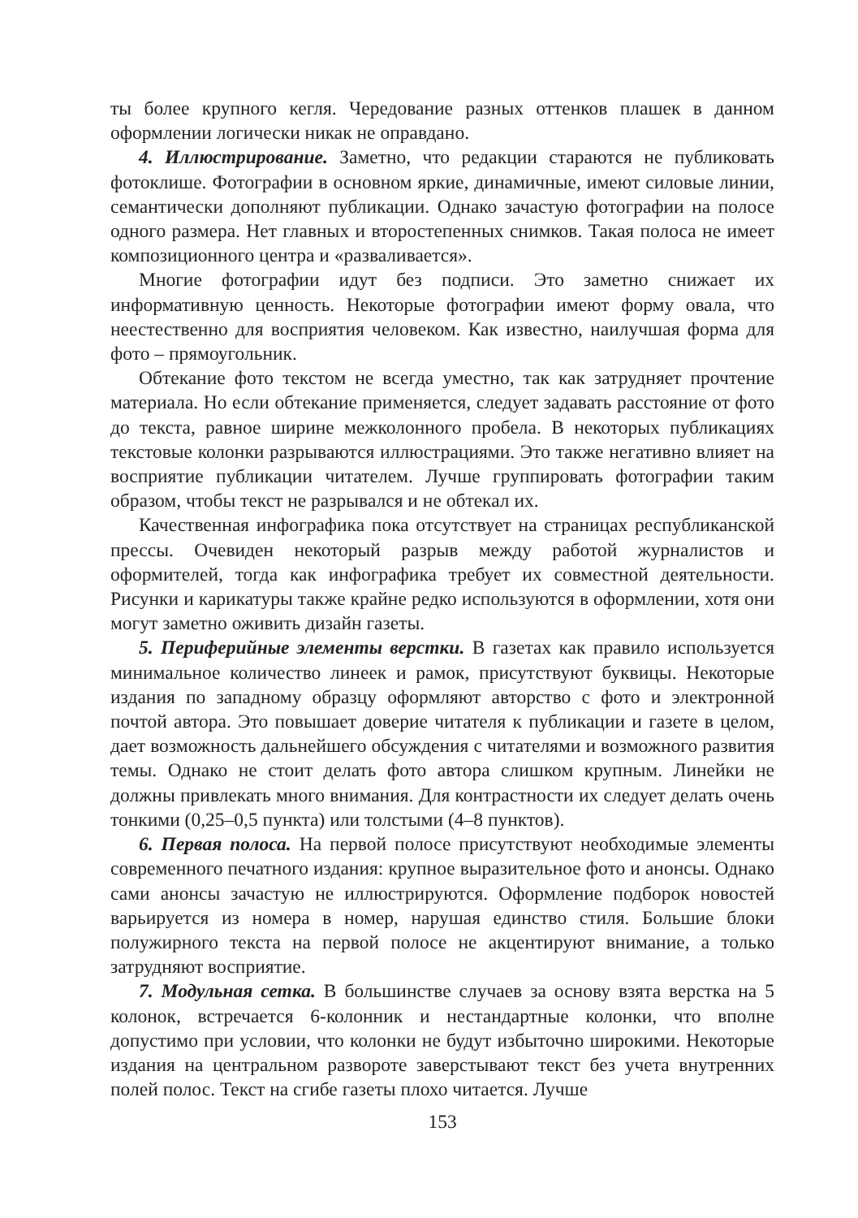ты более крупного кегля. Чередование разных оттенков плашек в данном оформлении логически никак не оправдано.
4. Иллюстрирование. Заметно, что редакции стараются не публиковать фотоклише. Фотографии в основном яркие, динамичные, имеют силовые линии, семантически дополняют публикации. Однако зачастую фотографии на полосе одного размера. Нет главных и второстепенных снимков. Такая полоса не имеет композиционного центра и «разваливается».
Многие фотографии идут без подписи. Это заметно снижает их информативную ценность. Некоторые фотографии имеют форму овала, что неестественно для восприятия человеком. Как известно, наилучшая форма для фото – прямоугольник.
Обтекание фото текстом не всегда уместно, так как затрудняет прочтение материала. Но если обтекание применяется, следует задавать расстояние от фото до текста, равное ширине межколонного пробела. В некоторых публикациях текстовые колонки разрываются иллюстрациями. Это также негативно влияет на восприятие публикации читателем. Лучше группировать фотографии таким образом, чтобы текст не разрывался и не обтекал их.
Качественная инфографика пока отсутствует на страницах республиканской прессы. Очевиден некоторый разрыв между работой журналистов и оформителей, тогда как инфографика требует их совместной деятельности. Рисунки и карикатуры также крайне редко используются в оформлении, хотя они могут заметно оживить дизайн газеты.
5. Периферийные элементы верстки. В газетах как правило используется минимальное количество линеек и рамок, присутствуют буквицы. Некоторые издания по западному образцу оформляют авторство с фото и электронной почтой автора. Это повышает доверие читателя к публикации и газете в целом, дает возможность дальнейшего обсуждения с читателями и возможного развития темы. Однако не стоит делать фото автора слишком крупным. Линейки не должны привлекать много внимания. Для контрастности их следует делать очень тонкими (0,25–0,5 пункта) или толстыми (4–8 пунктов).
6. Первая полоса. На первой полосе присутствуют необходимые элементы современного печатного издания: крупное выразительное фото и анонсы. Однако сами анонсы зачастую не иллюстрируются. Оформление подборок новостей варьируется из номера в номер, нарушая единство стиля. Большие блоки полужирного текста на первой полосе не акцентируют внимание, а только затрудняют восприятие.
7. Модульная сетка. В большинстве случаев за основу взята верстка на 5 колонок, встречается 6-колонник и нестандартные колонки, что вполне допустимо при условии, что колонки не будут избыточно широкими. Некоторые издания на центральном развороте заверстывают текст без учета внутренних полей полос. Текст на сгибе газеты плохо читается. Лучше
153